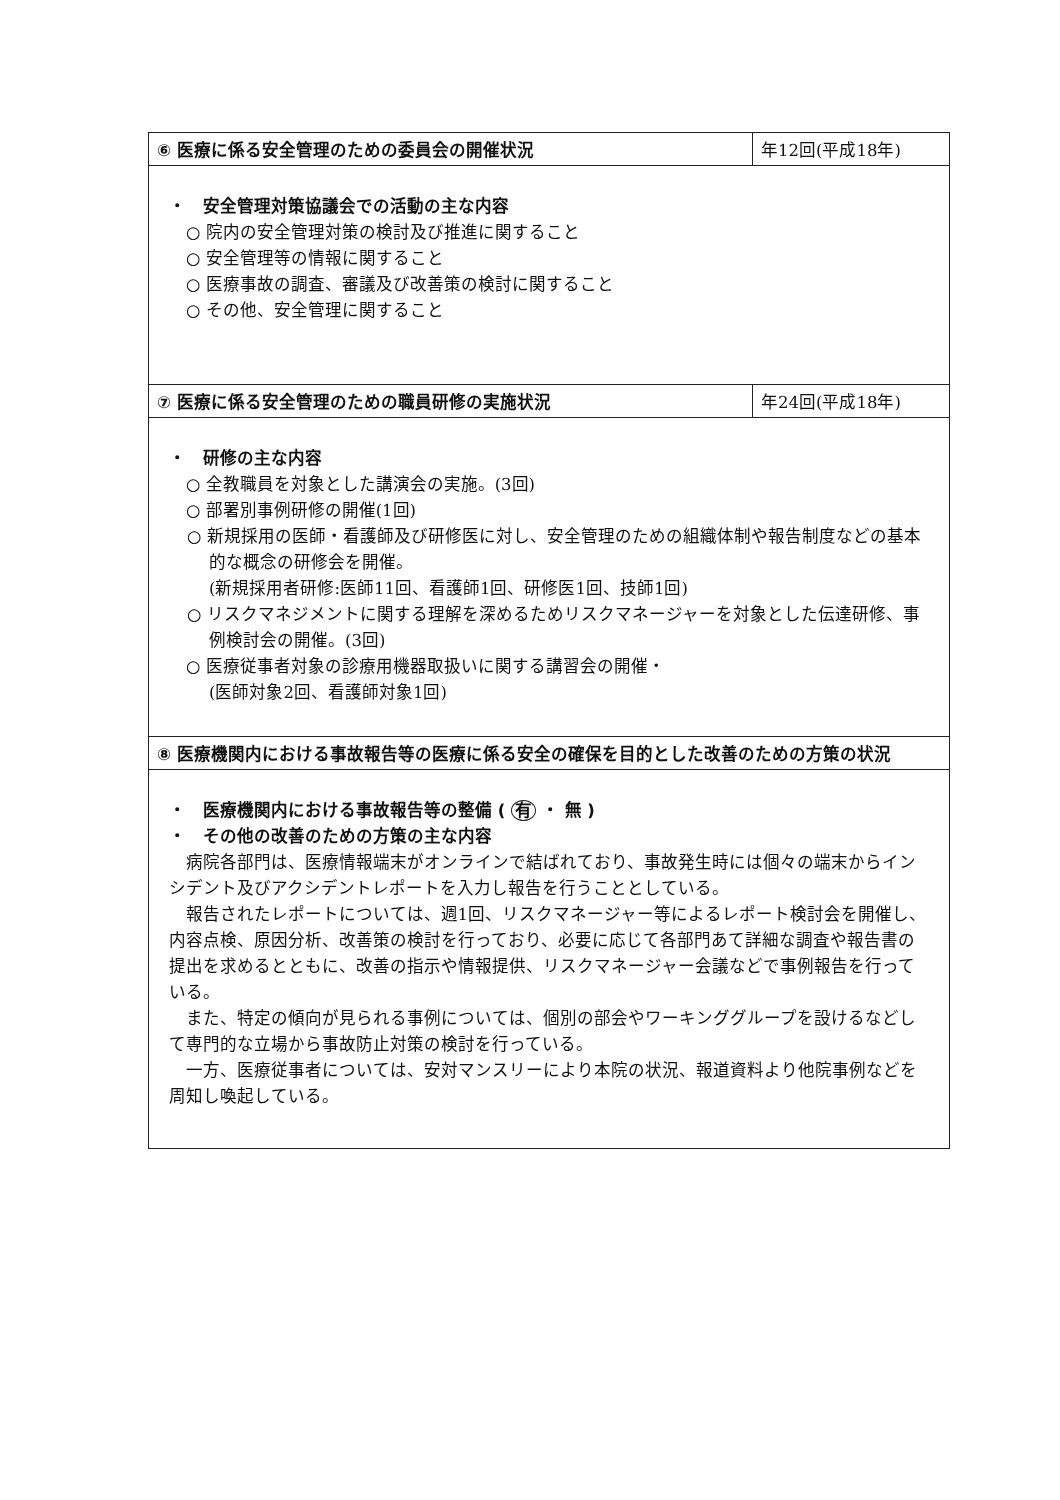| ⑥ 医療に係る安全管理のための委員会の開催状況 | 年12回(平成18年) |
| ・ 安全管理対策協議会での活動の主な内容 ○ 院内の安全管理対策の検討及び推進に関すること ○ 安全管理等の情報に関すること ○ 医療事故の調査、審議及び改善策の検討に関すること ○ その他、安全管理に関すること | |
| ⑦ 医療に係る安全管理のための職員研修の実施状況 | 年24回(平成18年) |
| ・ 研修の主な内容 ○ 全教職員を対象とした講演会の実施。(3回) ○ 部署別事例研修の開催(1回) ○ 新規採用の医師・看護師及び研修医に対し、安全管理のための組織体制や報告制度などの基本的な概念の研修会を開催。 (新規採用者研修:医師11回、看護師1回、研修医1回、技師1回) ○ リスクマネジメントに関する理解を深めるためリスクマネージャーを対象とした伝達研修、事例検討会の開催。(3回) ○ 医療従事者対象の診療用機器取扱いに関する講習会の開催・ (医師対象2回、看護師対象1回) | |
| ⑧ 医療機関内における事故報告等の医療に係る安全の確保を目的とした改善のための方策の状況 | |
| ・ 医療機関内における事故報告等の整備 ( 有 ・ 無 ) ・ その他の改善のための方策の主な内容 病院各部門は、医療情報端末がオンラインで結ばれており、事故発生時には個々の端末からインシデント及びアクシデントレポートを入力し報告を行うこととしている。 報告されたレポートについては、週1回、リスクマネージャー等によるレポート検討会を開催し、内容点検、原因分析、改善策の検討を行っており、必要に応じて各部門あて詳細な調査や報告書の提出を求めるとともに、改善の指示や情報提供、リスクマネージャー会議などで事例報告を行っている。 また、特定の傾向が見られる事例については、個別の部会やワーキンググループを設けるなどして専門的な立場から事故防止対策の検討を行っている。 一方、医療従事者については、安対マンスリーにより本院の状況、報道資料より他院事例などを周知し喚起している。 | |